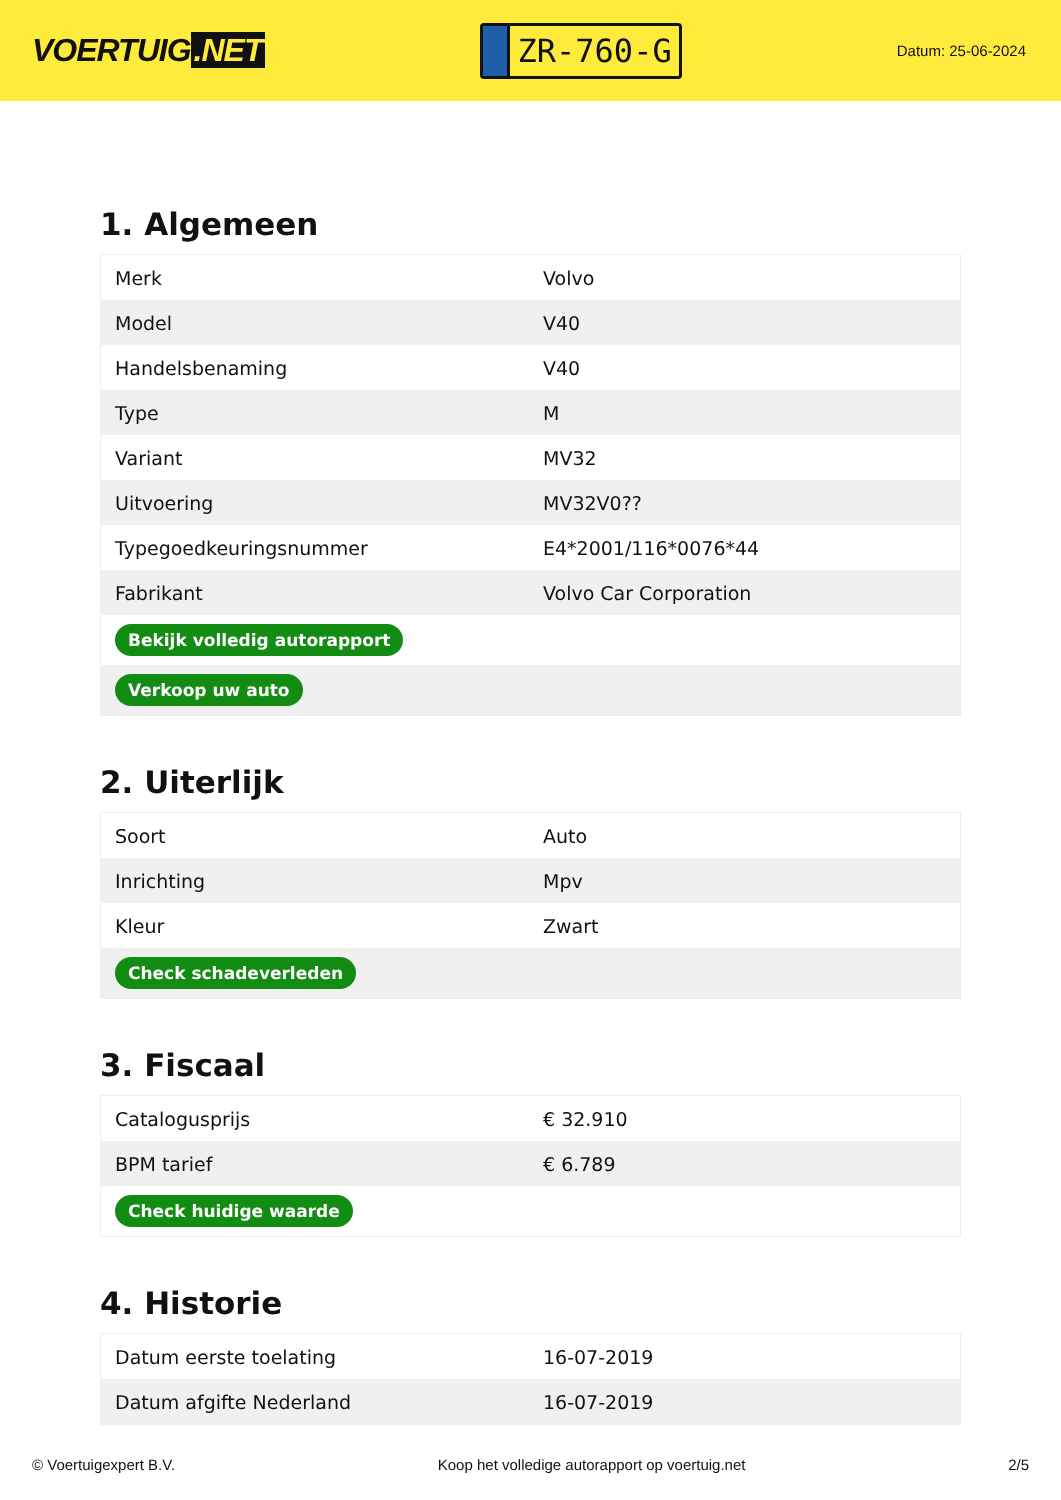VOERTUIG.NET
ZR-760-G
Datum: 25-06-2024
1. Algemeen
| Merk | Volvo |
| Model | V40 |
| Handelsbenaming | V40 |
| Type | M |
| Variant | MV32 |
| Uitvoering | MV32V0?? |
| Typegoedkeuringsnummer | E4*2001/116*0076*44 |
| Fabrikant | Volvo Car Corporation |
| Bekijk volledig autorapport | |
| Verkoop uw auto | |
2. Uiterlijk
| Soort | Auto |
| Inrichting | Mpv |
| Kleur | Zwart |
| Check schadeverleden | |
3. Fiscaal
| Catalogusprijs | € 32.910 |
| BPM tarief | € 6.789 |
| Check huidige waarde | |
4. Historie
| Datum eerste toelating | 16-07-2019 |
| Datum afgifte Nederland | 16-07-2019 |
© Voertuigexpert B.V. Koop het volledige autorapport op voertuig.net 2/5